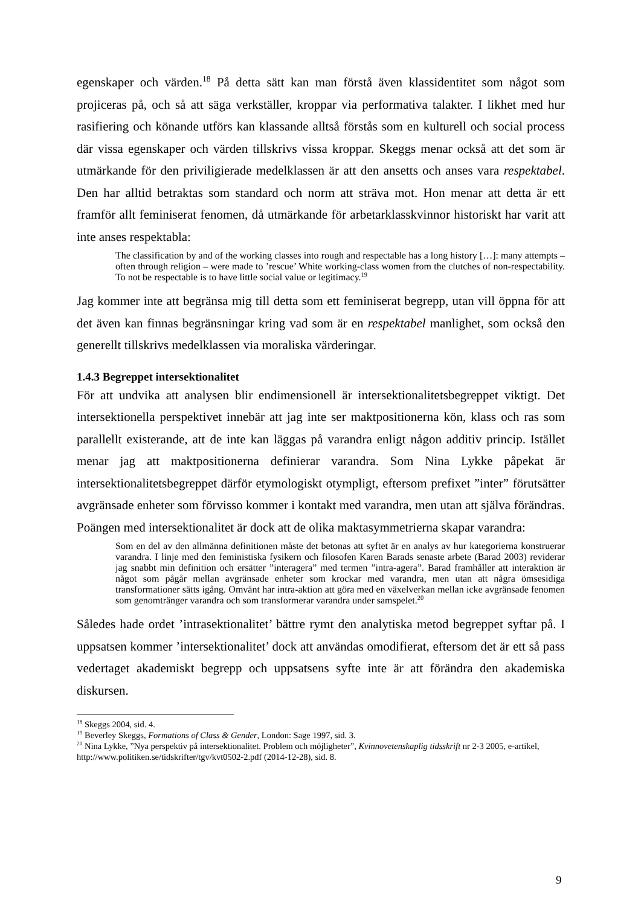egenskaper och värden.<sup>18</sup> På detta sätt kan man förstå även klassidentitet som något som projiceras på, och så att säga verkställer, kroppar via performativa talakter. I likhet med hur rasifiering och könande utförs kan klassande alltså förstås som en kulturell och social process där vissa egenskaper och värden tillskrivs vissa kroppar. Skeggs menar också att det som är utmärkande för den priviligierade medelklassen är att den ansetts och anses vara respektabel. Den har alltid betraktas som standard och norm att sträva mot. Hon menar att detta är ett framför allt feminiserat fenomen, då utmärkande för arbetarklasskvinnor historiskt har varit att inte anses respektabla:
The classification by and of the working classes into rough and respectable has a long history […]: many attempts – often through religion – were made to ’rescue’ White working-class women from the clutches of non-respectability. To not be respectable is to have little social value or legitimacy.<sup>19</sup>
Jag kommer inte att begränsa mig till detta som ett feminiserat begrepp, utan vill öppna för att det även kan finnas begränsningar kring vad som är en respektabel manlighet, som också den generellt tillskrivs medelklassen via moraliska värderingar.
1.4.3 Begreppet intersektionalitet
För att undvika att analysen blir endimensionell är intersektionalitetsbegreppet viktigt. Det intersektionella perspektivet innebär att jag inte ser maktpositionerna kön, klass och ras som parallellt existerande, att de inte kan läggas på varandra enligt någon additiv princip. Istället menar jag att maktpositionerna definierar varandra. Som Nina Lykke påpekat är intersektionalitetsbegreppet därför etymologiskt otympligt, eftersom prefixet ”inter” förutsätter avgränsade enheter som förvisso kommer i kontakt med varandra, men utan att själva förändras. Poängen med intersektionalitet är dock att de olika maktasymmetrierna skapar varandra:
Som en del av den allmänna definitionen måste det betonas att syftet är en analys av hur kategorierna konstruerar varandra. I linje med den feministiska fysikern och filosofen Karen Barads senaste arbete (Barad 2003) reviderar jag snabbt min definition och ersätter ”interagera” med termen ”intra-agera”. Barad framhåller att interaktion är något som pågår mellan avgränsade enheter som krockar med varandra, men utan att några ömsesidiga transformationer sätts igång. Omvänt har intra-aktion att göra med en växelverkan mellan icke avgränsade fenomen som genomtränger varandra och som transformerar varandra under samspelet.<sup>20</sup>
Således hade ordet ’intrasektionalitet’ bättre rymt den analytiska metod begreppet syftar på. I uppsatsen kommer ’intersektionalitet’ dock att användas omodifierat, eftersom det är ett så pass vedertaget akademiskt begrepp och uppsatsens syfte inte är att förändra den akademiska diskursen.
<sup>18</sup> Skeggs 2004, sid. 4.
<sup>19</sup> Beverley Skeggs, Formations of Class & Gender, London: Sage 1997, sid. 3.
<sup>20</sup> Nina Lykke, ”Nya perspektiv på intersektionalitet. Problem och möjligheter”, Kvinnovetenskaplig tidsskrift nr 2-3 2005, e-artikel, http://www.politiken.se/tidskrifter/tgv/kvt0502-2.pdf (2014-12-28), sid. 8.
9